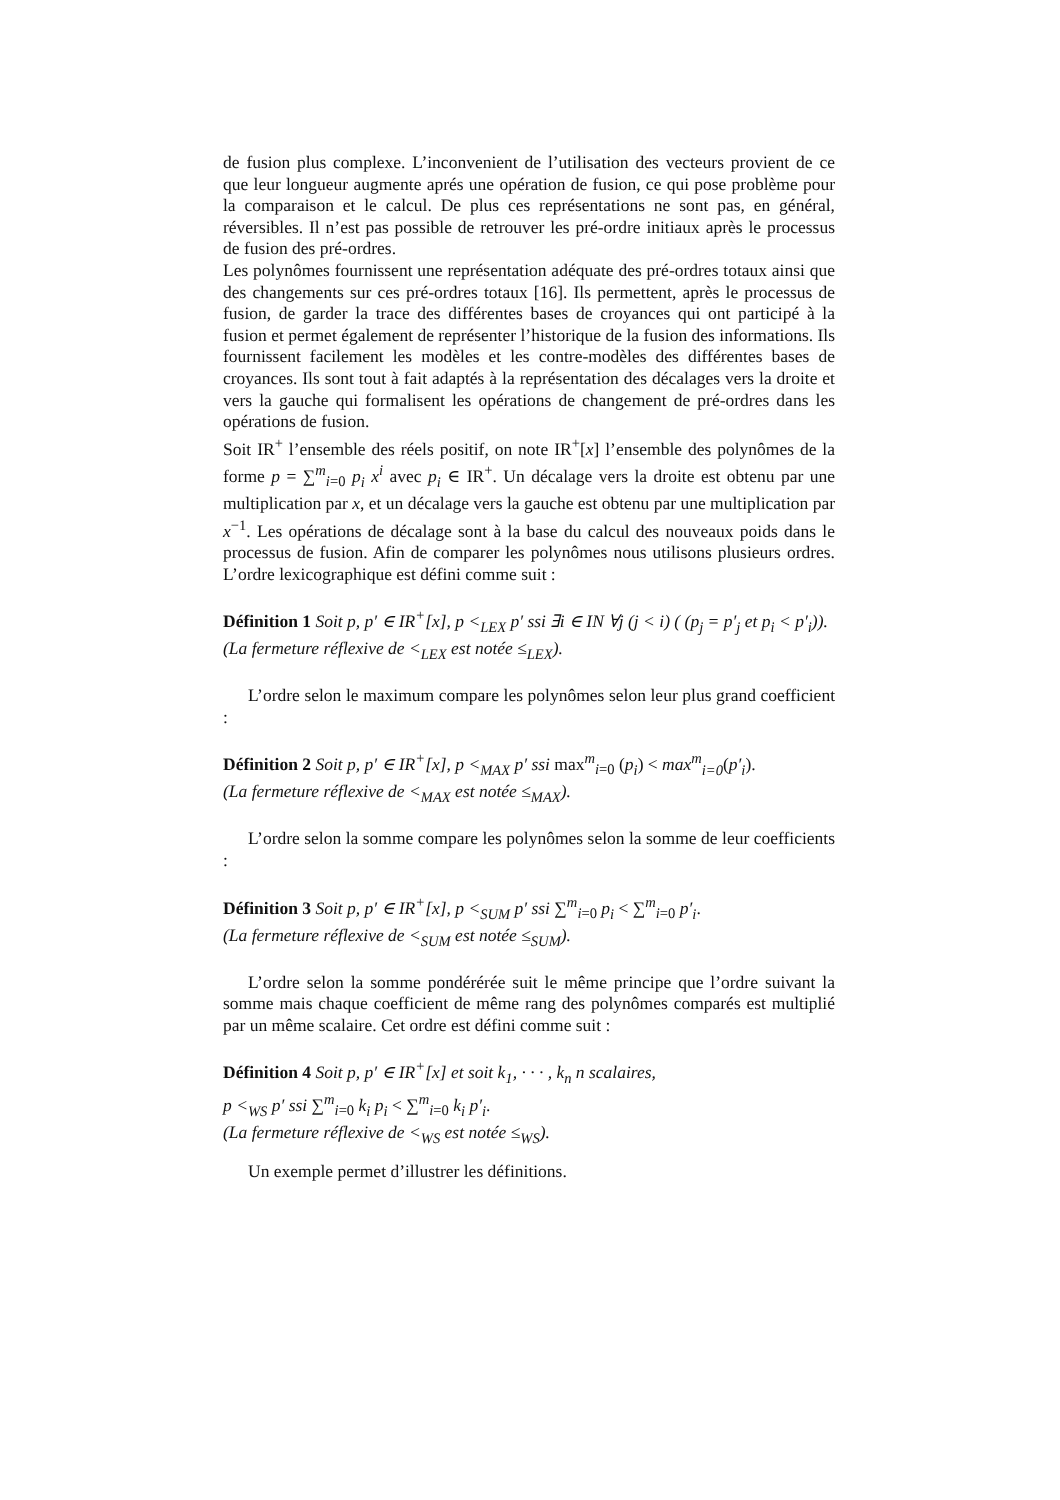de fusion plus complexe. L’inconvenient de l’utilisation des vecteurs provient de ce que leur longueur augmente aprés une opération de fusion, ce qui pose problème pour la comparaison et le calcul. De plus ces représentations ne sont pas, en général, réversibles. Il n’est pas possible de retrouver les pré-ordre initiaux après le processus de fusion des pré-ordres.
Les polynômes fournissent une représentation adéquate des pré-ordres totaux ainsi que des changements sur ces pré-ordres totaux [16]. Ils permettent, après le processus de fusion, de garder la trace des différentes bases de croyances qui ont participé à la fusion et permet également de représenter l’historique de la fusion des informations. Ils fournissent facilement les modèles et les contre-modèles des différentes bases de croyances. Ils sont tout à fait adaptés à la représentation des décalages vers la droite et vers la gauche qui formalisent les opérations de changement de pré-ordres dans les opérations de fusion.
Soit IR<sup>+</sup> l’ensemble des réels positif, on note IR<sup>+</sup>[x] l’ensemble des polynômes de la forme p = ∑<sup>m</sup><sub>i=0</sub> p<sub>i</sub> x<sup>i</sup> avec p<sub>i</sub> ∈ IR<sup>+</sup>. Un décalage vers la droite est obtenu par une multiplication par x, et un décalage vers la gauche est obtenu par une multiplication par x<sup>−1</sup>. Les opérations de décalage sont à la base du calcul des nouveaux poids dans le processus de fusion. Afin de comparer les polynômes nous utilisons plusieurs ordres. L’ordre lexicographique est défini comme suit :
Définition 1 Soit p, p′ ∈ IR<sup>+</sup>[x], p <<sub>LEX</sub> p′ ssi ∃i ∈ IN ∀j (j < i) ( (p<sub>j</sub> = p′<sub>j</sub> et p<sub>i</sub> < p′<sub>i</sub>)).
(La fermeture réflexive de <<sub>LEX</sub> est notée ≤<sub>LEX</sub>).
L’ordre selon le maximum compare les polynômes selon leur plus grand coefficient :
Définition 2 Soit p, p′ ∈ IR<sup>+</sup>[x], p <<sub>MAX</sub> p′ ssi max<sup>m</sup><sub>i=0</sub> (p<sub>i</sub>) < max<sup>m</sup><sub>i=0</sub>(p′<sub>i</sub>).
(La fermeture réflexive de <<sub>MAX</sub> est notée ≤<sub>MAX</sub>).
L’ordre selon la somme compare les polynômes selon la somme de leur coefficients :
Définition 3 Soit p, p′ ∈ IR<sup>+</sup>[x], p <<sub>SUM</sub> p′ ssi ∑<sup>m</sup><sub>i=0</sub> p<sub>i</sub> < ∑<sup>m</sup><sub>i=0</sub> p′<sub>i</sub>.
(La fermeture réflexive de <<sub>SUM</sub> est notée ≤<sub>SUM</sub>).
L’ordre selon la somme pondérérée suit le même principe que l’ordre suivant la somme mais chaque coefficient de même rang des polynômes comparés est multiplié par un même scalaire. Cet ordre est défini comme suit :
Définition 4 Soit p, p′ ∈ IR<sup>+</sup>[x] et soit k<sub>1</sub>, · · · , k<sub>n</sub> n scalaires,
p <<sub>WS</sub> p′ ssi ∑<sup>m</sup><sub>i=0</sub> k<sub>i</sub> p<sub>i</sub> < ∑<sup>m</sup><sub>i=0</sub> k<sub>i</sub> p′<sub>i</sub>.
(La fermeture réflexive de <<sub>WS</sub> est notée ≤<sub>WS</sub>).
Un exemple permet d’illustrer les définitions.